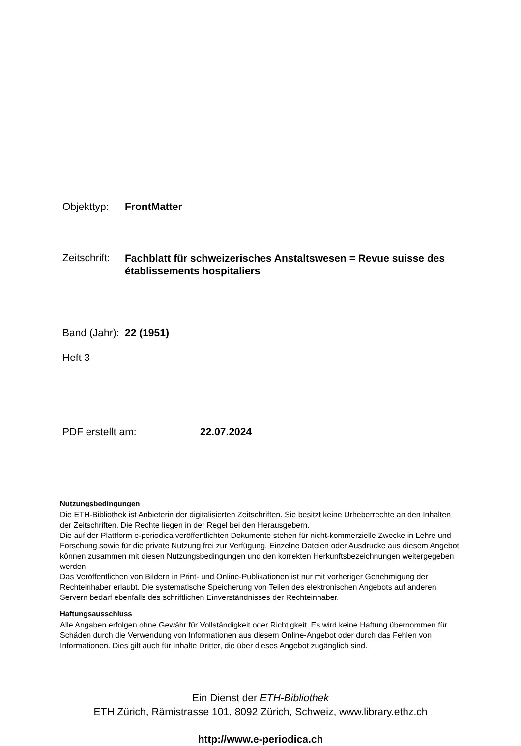Objekttyp: FrontMatter
Zeitschrift: Fachblatt für schweizerisches Anstaltswesen = Revue suisse des établissements hospitaliers
Band (Jahr): 22 (1951)
Heft 3
PDF erstellt am: 22.07.2024
Nutzungsbedingungen
Die ETH-Bibliothek ist Anbieterin der digitalisierten Zeitschriften. Sie besitzt keine Urheberrechte an den Inhalten der Zeitschriften. Die Rechte liegen in der Regel bei den Herausgebern.
Die auf der Plattform e-periodica veröffentlichten Dokumente stehen für nicht-kommerzielle Zwecke in Lehre und Forschung sowie für die private Nutzung frei zur Verfügung. Einzelne Dateien oder Ausdrucke aus diesem Angebot können zusammen mit diesen Nutzungsbedingungen und den korrekten Herkunftsbezeichnungen weitergegeben werden.
Das Veröffentlichen von Bildern in Print- und Online-Publikationen ist nur mit vorheriger Genehmigung der Rechteinhaber erlaubt. Die systematische Speicherung von Teilen des elektronischen Angebots auf anderen Servern bedarf ebenfalls des schriftlichen Einverständnisses der Rechteinhaber.
Haftungsausschluss
Alle Angaben erfolgen ohne Gewähr für Vollständigkeit oder Richtigkeit. Es wird keine Haftung übernommen für Schäden durch die Verwendung von Informationen aus diesem Online-Angebot oder durch das Fehlen von Informationen. Dies gilt auch für Inhalte Dritter, die über dieses Angebot zugänglich sind.
Ein Dienst der ETH-Bibliothek
ETH Zürich, Rämistrasse 101, 8092 Zürich, Schweiz, www.library.ethz.ch
http://www.e-periodica.ch